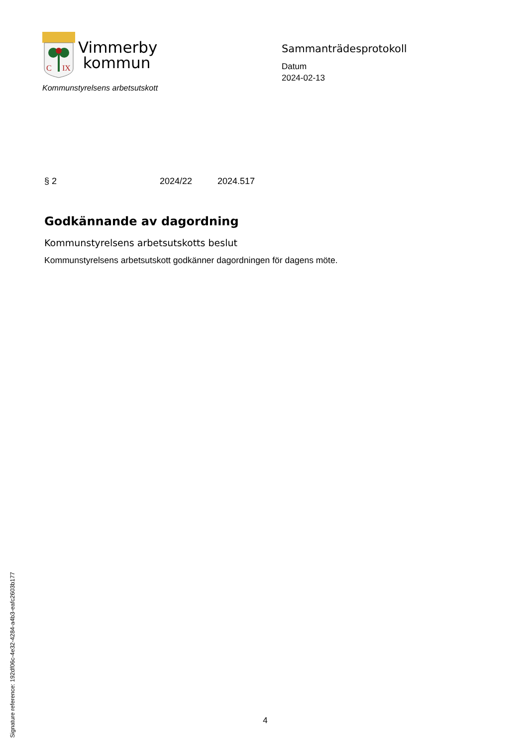Signature reference: 192df06c-4e32-4284-a4b3-eafc2603b177
C
IX
Vimmerby
kommun
Kommunstyrelsens arbetsutskott
Sammanträdesprotokoll
Datum
2024-02-13
§ 2 2024/22 2024.517
Godkännande av dagordning
Kommunstyrelsens arbetsutskotts beslut
Kommunstyrelsens arbetsutskott godkänner dagordningen för dagens möte.
4